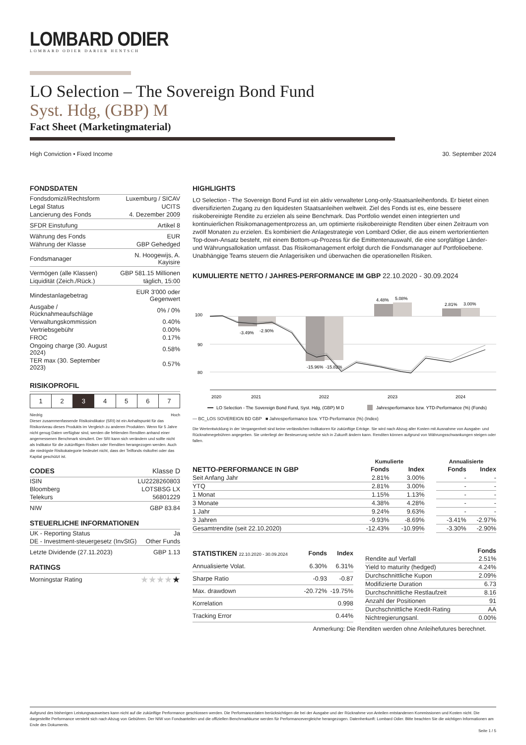LOMBARD ODIER
LOMBARD ODIER DARIER HENTSCH
LO Selection – The Sovereign Bond Fund
Syst. Hdg, (GBP) M
Fact Sheet (Marketingmaterial)
High Conviction • Fixed Income 30. September 2024
FONDSDATEN
| Fondsdomizil/Rechtsform | Luxemburg / SICAV |
| Legal Status | UCITS |
| Lancierung des Fonds | 4. Dezember 2009 |
| SFDR Einstufung | Artikel 8 |
| Währung des Fonds | EUR |
| Währung der Klasse | GBP Gehedged |
| Fondsmanager | N. Hoogewijs, A. Kayisire |
| Vermögen (alle Klassen) | GBP 581.15 Millionen |
| Liquidität (Zeich./Rück.) | täglich, 15:00 |
| Mindestanlagebetrag | EUR 3'000 oder Gegenwert |
| Ausgabe / Rücknahmeaufschläge | 0% / 0% |
| Verwaltungskommission | 0.40% |
| Vertriebsgebühr | 0.00% |
| FROC | 0.17% |
| Ongoing charge (30. August 2024) | 0.58% |
| TER max (30. September 2023) | 0.57% |
RISIKOPROFIL
| 1 | 2 | 3 | 4 | 5 | 6 | 7 |
Niedrig Hoch
Dieser zusammenfassende Risikoindikator (SRI) ist ein Anhaltspunkt für das Risikoniveau dieses Produkts im Vergleich zu anderen Produkten. Wenn für 5 Jahre nicht genug Daten verfügbar sind, werden die fehlenden Renditen anhand einer angemessenen Benchmark simuliert. Der SRI kann sich verändern und sollte nicht als Indikator für die zukünftigen Risiken oder Renditen herangezogen werden. Auch die niedrigste Risikokategorie bedeutet nicht, dass der Teilfonds risikofrei oder das Kapital geschützt ist.
CODES Klasse D
| ISIN | LU2228260803 |
| Bloomberg | LOTSBSG LX |
| Telekurs | 56801229 |
| NIW | GBP 83.84 |
STEUERLICHE INFORMATIONEN
| UK - Reporting Status | Ja |
| DE - Investment-steuergesetz (InvStG) | Other Funds |
| Letzte Dividende (27.11.2023) | GBP 1.13 |
RATINGS
| Morningstar Rating | ★★★★ ★ |
HIGHLIGHTS
LO Selection - The Sovereign Bond Fund ist ein aktiv verwalteter Long-only-Staatsanleihenfonds. Er bietet einen diversifizierten Zugang zu den liquidesten Staatsanleihen weltweit. Ziel des Fonds ist es, eine bessere risikobereinigte Rendite zu erzielen als seine Benchmark. Das Portfolio wendet einen integrierten und kontinuierlichen Risikomanagementprozess an, um optimierte risikobereinigte Renditen über einen Zeitraum von zwölf Monaten zu erzielen. Es kombiniert die Anlagestrategie von Lombard Odier, die aus einem wertorientierten Top-down-Ansatz besteht, mit einem Bottom-up-Prozess für die Emittentenauswahl, die eine sorgfältige Länder- und Währungsallokation umfasst. Das Risikomanagement erfolgt durch die Fondsmanager auf Portfolioebene. Unabhängige Teams steuern die Anlagerisiken und überwachen die operationellen Risiken.
KUMULIERTE NETTO / JAHRES-PERFORMANCE IM GBP 22.10.2020 - 30.09.2024
100
90
80
-3.49%
-2.90%
-15.96%
-15.82%
4.48%
5.08%
2.81%
3.00%
2020
2021
2022
2023
2024
LO Selection - The Sovereign Bond Fund, Syst. Hdg, (GBP) M D
Jahresperformance bzw. YTD-Performance (%) (Fonds)
— BC_LOS SOVEREIGN BD GBP ■ Jahresperformance bzw. YTD-Performance (%) (Index)
Die Wertentwicklung in der Vergangenheit sind keine verlässlichen Indikatoren für zukünftige Erträge. Sie wird nach Abzug aller Kosten mit Ausnahme von Ausgabe- und Rücknahmegebühren angegeben. Sie unterliegt der Besteuerung welche sich in Zukunft ändern kann. Renditen können aufgrund von Währungsschwankungen steigen oder fallen.
| | Kumulierte | | | | Annualisierte | |
| --- | --- | --- | --- | --- | --- | --- |
| NETTO-PERFORMANCE IN GBP | Fonds | Index | | | Fonds | Index |
| Seit Anfang Jahr | 2.81% | 3.00% | | | - | - |
| YTQ | 2.81% | 3.00% | | | - | - |
| 1 Monat | 1.15% | 1.13% | | | - | - |
| 3 Monate | 4.38% | 4.28% | | | - | - |
| 1 Jahr | 9.24% | 9.63% | | | - | - |
| 3 Jahren | -9.93% | -8.69% | | | -3.41% | -2.97% |
| Gesamtrendite (seit 22.10.2020) | -12.43% | -10.99% | | | -3.30% | -2.90% |
| STATISTIKEN 22.10.2020 - 30.09.2024 | Fonds | Index |
| --- | --- | --- |
| Annualisierte Volat. | 6.30% | 6.31% |
| Sharpe Ratio | -0.93 | -0.87 |
| Max. drawdown | -20.72% | -19.75% |
| Korrelation | | 0.998 |
| Tracking Error | | 0.44% |
| | Fonds |
| --- | --- |
| Rendite auf Verfall | 2.51% |
| Yield to maturity (hedged) | 4.24% |
| Durchschnittliche Kupon | 2.09% |
| Modifizierte Duration | 6.73 |
| Durchschnittliche Restlaufzeit | 8.16 |
| Anzahl der Positionen | 91 |
| Durchschnittliche Kredit-Rating | AA |
| Nichtregierungsanl. | 0.00% |
Anmerkung: Die Renditen werden ohne Anleihefutures berechnet.
Aufgrund des bisherigen Leistungsausweises kann nicht auf die zukünftige Performance geschlossen werden. Die Performancedaten berücksichtigen die bei der Ausgabe und der Rücknahme von Anteilen entstandenen Kommissionen und Kosten nicht. Die dargestellte Performance versteht sich nach Abzug von Gebühren. Der NIW von Fondsanteilen und die offiziellen Benchmarkkurse werden für Performancevergleiche herangezogen. Datenherkunft: Lombard Odier. Bitte beachten Sie die wichtigen Informationen am Ende des Dokuments.
Seite 1 / 5